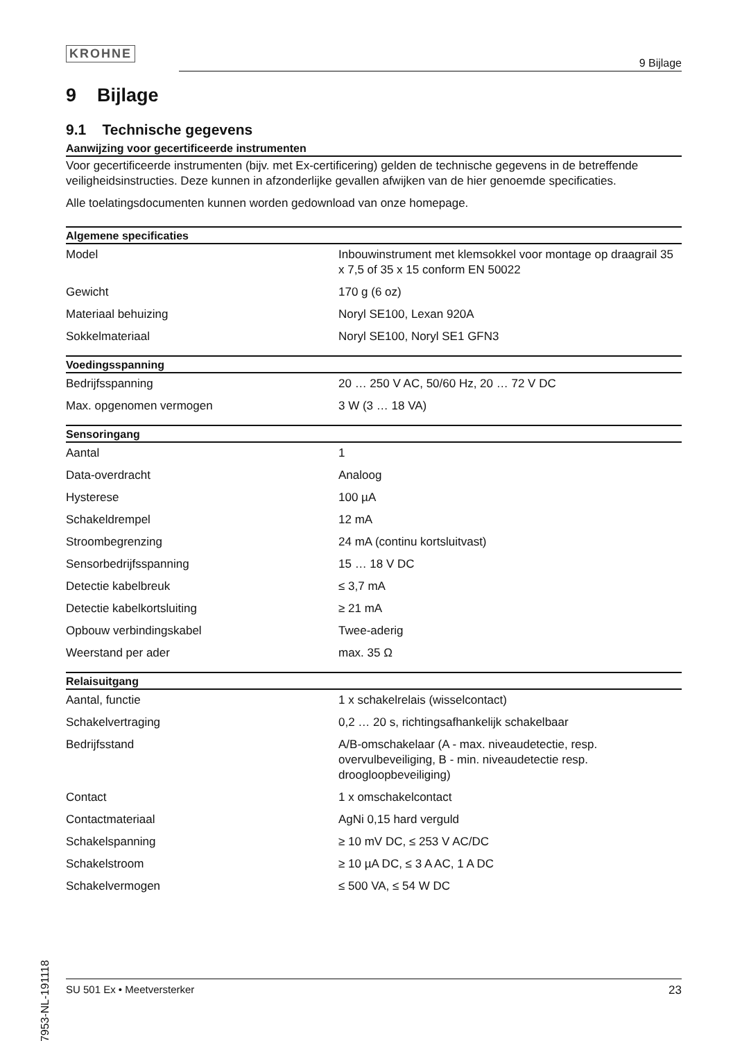KROHNE
9 Bijlage
9 Bijlage
9.1 Technische gegevens
Aanwijzing voor gecertificeerde instrumenten
Voor gecertificeerde instrumenten (bijv. met Ex-certificering) gelden de technische gegevens in de betreffende veiligheidsinstructies. Deze kunnen in afzonderlijke gevallen afwijken van de hier genoemde specificaties.
Alle toelatingsdocumenten kunnen worden gedownload van onze homepage.
| Algemene specificaties | |
| --- | --- |
| Model | Inbouwinstrument met klemsokkel voor montage op draagrail 35 x 7,5 of 35 x 15 conform EN 50022 |
| Gewicht | 170 g (6 oz) |
| Materiaal behuizing | Noryl SE100, Lexan 920A |
| Sokkelmateriaal | Noryl SE100, Noryl SE1 GFN3 |
| Voedingsspanning | |
| --- | --- |
| Bedrijfsspanning | 20 … 250 V AC, 50/60 Hz, 20 … 72 V DC |
| Max. opgenomen vermogen | 3 W (3 … 18 VA) |
| Sensoringang | |
| --- | --- |
| Aantal | 1 |
| Data-overdracht | Analoog |
| Hysterese | 100 µA |
| Schakeldrempel | 12 mA |
| Stroombegrenzing | 24 mA (continu kortsluitvast) |
| Sensorbedrijfsspanning | 15 … 18 V DC |
| Detectie kabelbreuk | ≤ 3,7 mA |
| Detectie kabelkortsluiting | ≥ 21 mA |
| Opbouw verbindingskabel | Twee-aderig |
| Weerstand per ader | max. 35 Ω |
| Relaisuitgang | |
| --- | --- |
| Aantal, functie | 1 x schakelrelais (wisselcontact) |
| Schakelvertraging | 0,2 … 20 s, richtingsafhankelijk schakelbaar |
| Bedrijfsstand | A/B-omschakelaar (A - max. niveaudetectie, resp. overvulbeveiliging, B - min. niveaudetectie resp. droogloopbeveiliging) |
| Contact | 1 x omschakelcontact |
| Contactmateriaal | AgNi 0,15 hard verguld |
| Schakelspanning | ≥ 10 mV DC, ≤ 253 V AC/DC |
| Schakelstroom | ≥ 10 µA DC, ≤ 3 A AC, 1 A DC |
| Schakelvermogen | ≤ 500 VA, ≤ 54 W DC |
27953-NL-191118
SU 501 Ex • Meetversterker 23